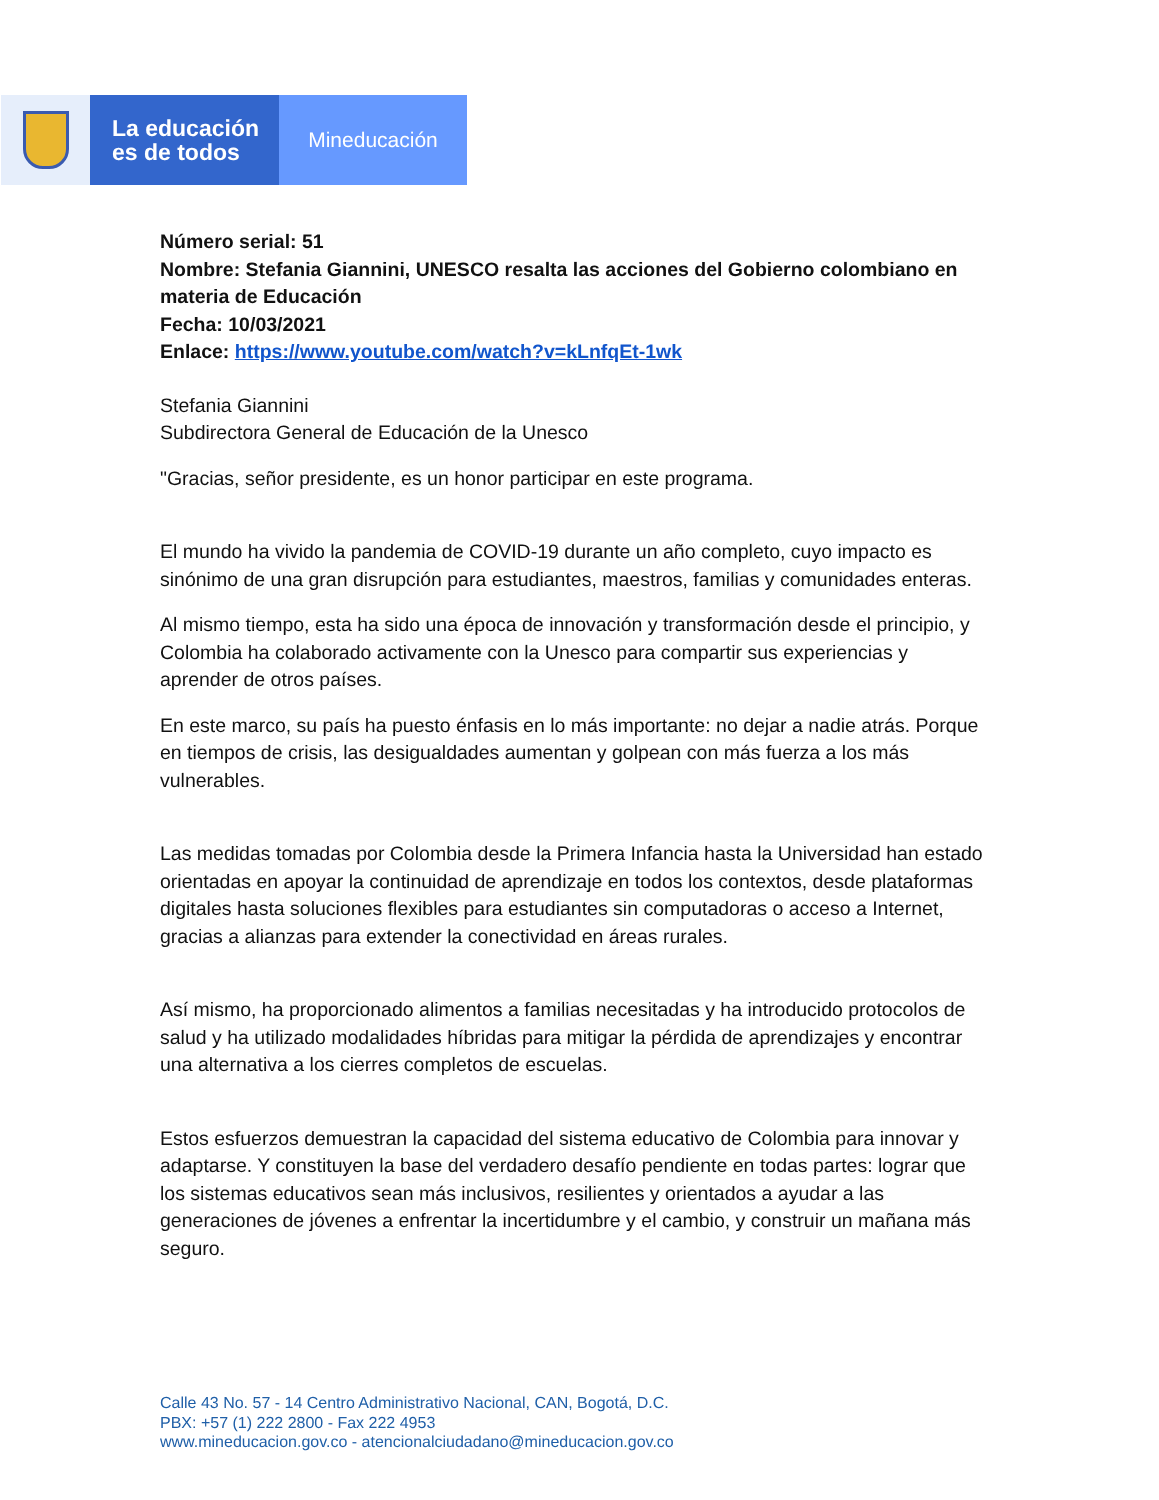La educación
es de todos
Mineducación
Número serial: 51
Nombre: Stefania Giannini, UNESCO resalta las acciones del Gobierno colombiano en materia de Educación
Fecha: 10/03/2021
Enlace: https://www.youtube.com/watch?v=kLnfqEt-1wk
Stefania Giannini
Subdirectora General de Educación de la Unesco
"Gracias, señor presidente, es un honor participar en este programa.
El mundo ha vivido la pandemia de COVID-19 durante un año completo, cuyo impacto es sinónimo de una gran disrupción para estudiantes, maestros, familias y comunidades enteras.
Al mismo tiempo, esta ha sido una época de innovación y transformación desde el principio, y Colombia ha colaborado activamente con la Unesco para compartir sus experiencias y aprender de otros países.
En este marco, su país ha puesto énfasis en lo más importante: no dejar a nadie atrás. Porque en tiempos de crisis, las desigualdades aumentan y golpean con más fuerza a los más vulnerables.
Las medidas tomadas por Colombia desde la Primera Infancia hasta la Universidad han estado orientadas en apoyar la continuidad de aprendizaje en todos los contextos, desde plataformas digitales hasta soluciones flexibles para estudiantes sin computadoras o acceso a Internet, gracias a alianzas para extender la conectividad en áreas rurales.
Así mismo, ha proporcionado alimentos a familias necesitadas y ha introducido protocolos de salud y ha utilizado modalidades híbridas para mitigar la pérdida de aprendizajes y encontrar una alternativa a los cierres completos de escuelas.
Estos esfuerzos demuestran la capacidad del sistema educativo de Colombia para innovar y adaptarse. Y constituyen la base del verdadero desafío pendiente en todas partes: lograr que los sistemas educativos sean más inclusivos, resilientes y orientados a ayudar a las generaciones de jóvenes a enfrentar la incertidumbre y el cambio, y construir un mañana más seguro.
Calle 43 No. 57 - 14 Centro Administrativo Nacional, CAN, Bogotá, D.C.
PBX: +57 (1) 222 2800 - Fax 222 4953
www.mineducacion.gov.co - atencionalciudadano@mineducacion.gov.co